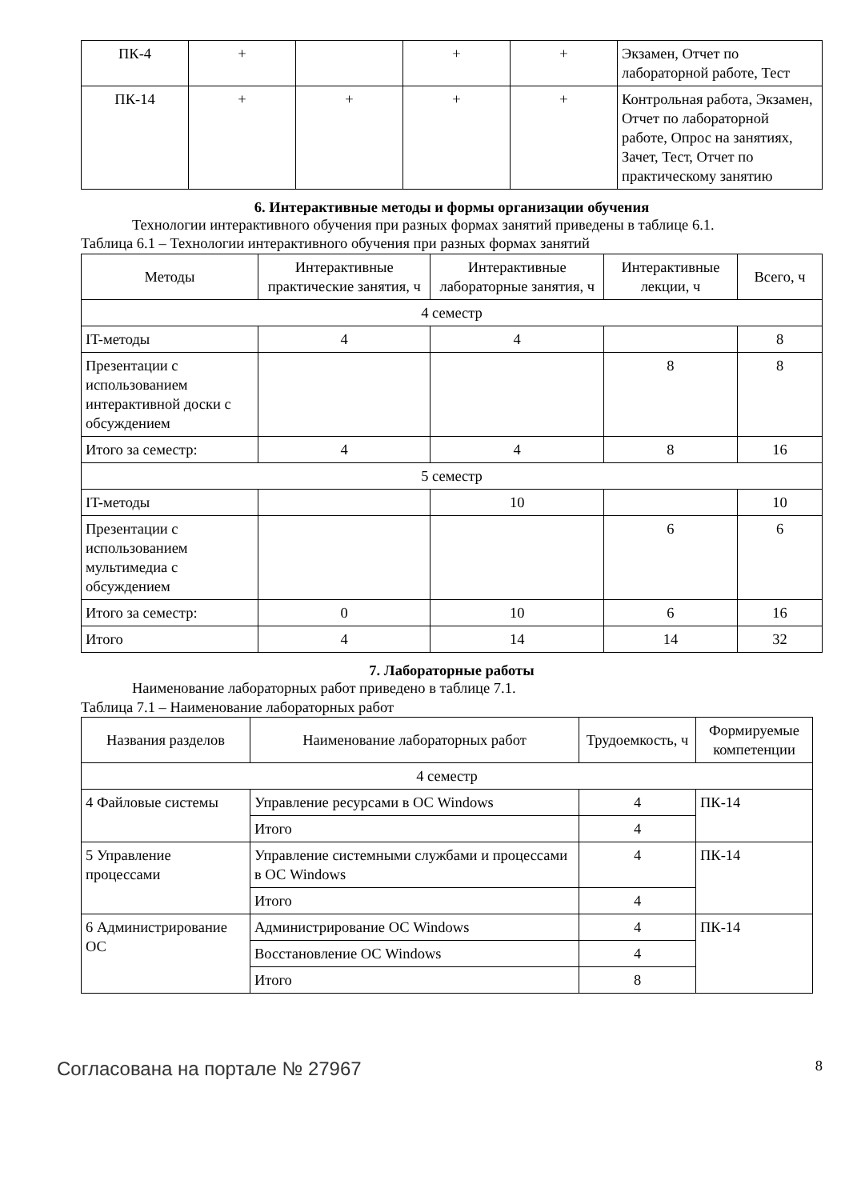| ПК-4 | + | | + | + | Экзамен, Отчет по лабораторной работе, Тест |
| ПК-14 | + | + | + | + | Контрольная работа, Экзамен, Отчет по лабораторной работе, Опрос на занятиях, Зачет, Тест, Отчет по практическому занятию |
6. Интерактивные методы и формы организации обучения
Технологии интерактивного обучения при разных формах занятий приведены в таблице 6.1.
Таблица 6.1 – Технологии интерактивного обучения при разных формах занятий
| Методы | Интерактивные практические занятия, ч | Интерактивные лабораторные занятия, ч | Интерактивные лекции, ч | Всего, ч |
| --- | --- | --- | --- | --- |
| 4 семестр | | | | |
| IT-методы | 4 | 4 | | 8 |
| Презентации с использованием интерактивной доски с обсуждением | | | 8 | 8 |
| Итого за семестр: | 4 | 4 | 8 | 16 |
| 5 семестр | | | | |
| IT-методы | | 10 | | 10 |
| Презентации с использованием мультимедиа с обсуждением | | | 6 | 6 |
| Итого за семестр: | 0 | 10 | 6 | 16 |
| Итого | 4 | 14 | 14 | 32 |
7. Лабораторные работы
Наименование лабораторных работ приведено в таблице 7.1.
Таблица 7.1 – Наименование лабораторных работ
| Названия разделов | Наименование лабораторных работ | Трудоемкость, ч | Формируемые компетенции |
| --- | --- | --- | --- |
| 4 семестр | | | |
| 4 Файловые системы | Управление ресурсами в ОС Windows | 4 | ПК-14 |
| | Итого | 4 | |
| 5 Управление процессами | Управление системными службами и процессами в ОС Windows | 4 | ПК-14 |
| | Итого | 4 | |
| 6 Администрирование ОС | Администрирование ОС Windows | 4 | ПК-14 |
| | Восстановление ОС Windows | 4 | |
| | Итого | 8 | |
Согласована на портале № 27967 8